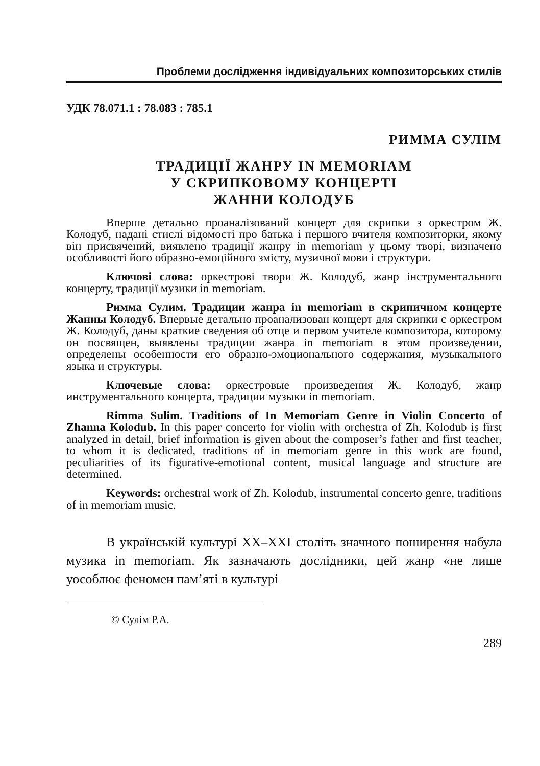Проблеми дослідження індивідуальних композиторських стилів
УДК 78.071.1 : 78.083 : 785.1
РИММА СУЛІМ
ТРАДИЦІЇ ЖАНРУ IN MEMORIAM
У СКРИПКОВОМУ КОНЦЕРТІ
ЖАННИ КОЛОДУБ
Вперше детально проаналізований концерт для скрипки з оркестром Ж. Колодуб, надані стислі відомості про батька і першого вчителя композиторки, якому він присвячений, виявлено традиції жанру in memoriam у цьому творі, визначено особливості його образно-емоційного змісту, музичної мови і структури.
Ключові слова: оркестрові твори Ж. Колодуб, жанр інструментального концерту, традиції музики in memoriam.
Римма Сулим. Традиции жанра in memoriam в скрипичном концерте Жанны Колодуб. Впервые детально проанализован концерт для скрипки с оркестром Ж. Колодуб, даны краткие сведения об отце и первом учителе композитора, которому он посвящен, выявлены традиции жанра in memoriam в этом произведении, определены особенности его образно-эмоционального содержания, музыкального языка и структуры.
Ключевые слова: оркестровые произведения Ж. Колодуб, жанр инструментального концерта, традиции музыки in memoriam.
Rimma Sulim. Traditions of In Memoriam Genre in Violin Concerto of Zhanna Kolodub. In this paper concerto for violin with orchestra of Zh. Kolodub is first analyzed in detail, brief information is given about the composer’s father and first teacher, to whom it is dedicated, traditions of in memoriam genre in this work are found, peculiarities of its figurative-emotional content, musical language and structure are determined.
Keywords: orchestral work of Zh. Kolodub, instrumental concerto genre, traditions of in memoriam music.
В українській культурі ХХ–ХХІ століть значного поширення набула музика in memoriam. Як зазначають дослідники, цей жанр «не лише уособлює феномен пам’яті в культурі
© Сулім Р.А.
289